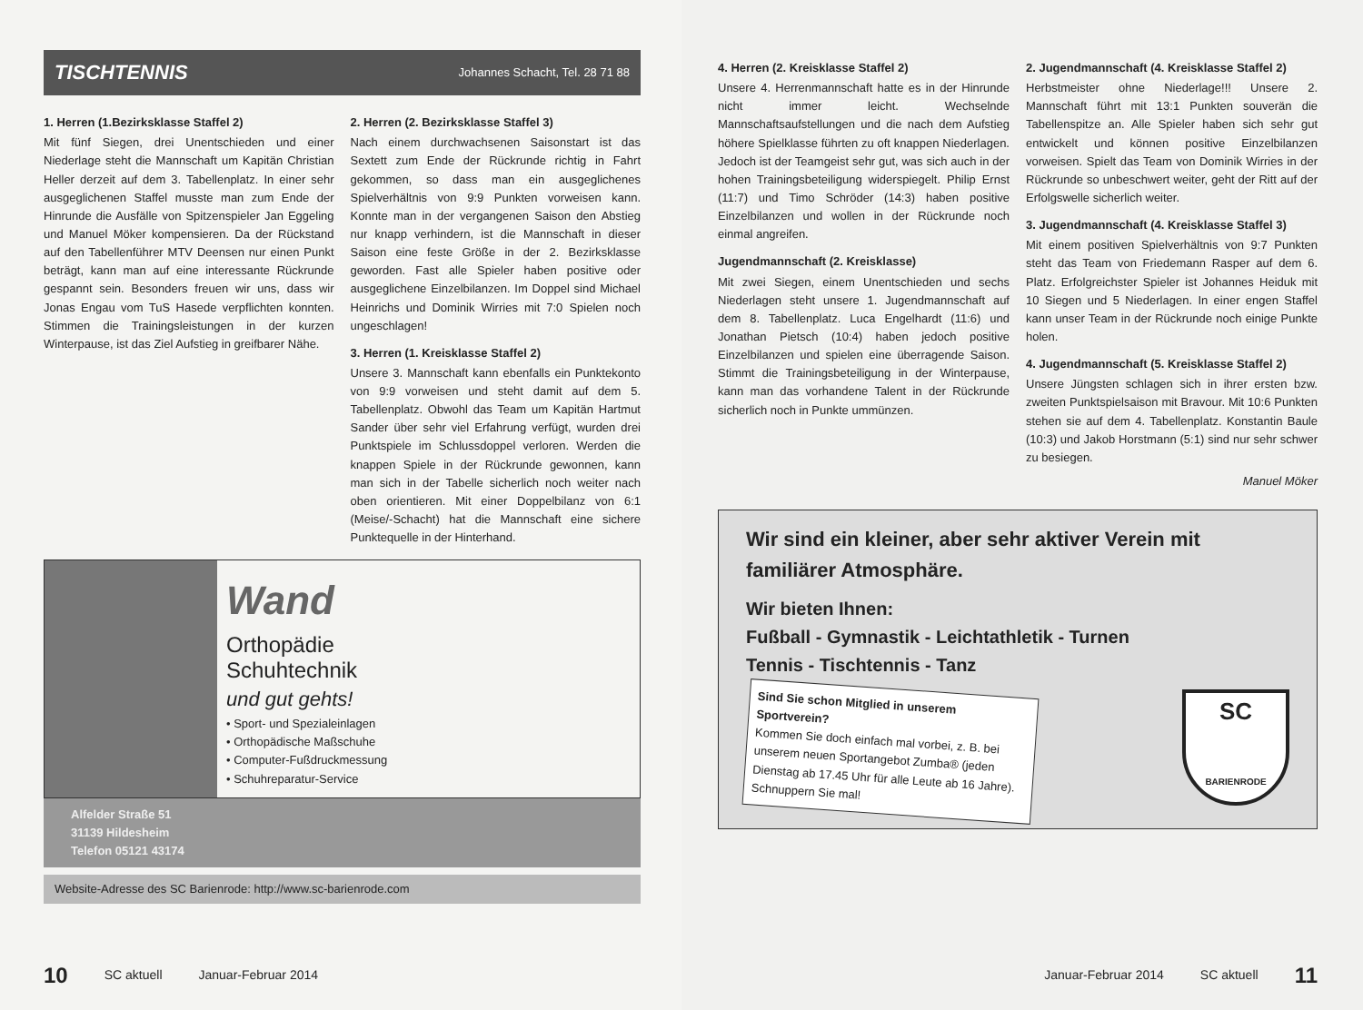TISCHTENNIS Johannes Schacht, Tel. 28 71 88
1. Herren (1.Bezirksklasse Staffel 2)
Mit fünf Siegen, drei Unentschieden und einer Niederlage steht die Mannschaft um Kapitän Christian Heller derzeit auf dem 3. Tabellenplatz. In einer sehr ausgeglichenen Staffel musste man zum Ende der Hinrunde die Ausfälle von Spitzenspieler Jan Eggeling und Manuel Möker kompensieren. Da der Rückstand auf den Tabellenführer MTV Deensen nur einen Punkt beträgt, kann man auf eine interessante Rückrunde gespannt sein. Besonders freuen wir uns, dass wir Jonas Engau vom TuS Hasede verpflichten konnten. Stimmen die Trainingsleistungen in der kurzen Winterpause, ist das Ziel Aufstieg in greifbarer Nähe.
2. Herren (2. Bezirksklasse Staffel 3)
Nach einem durchwachsenen Saisonstart ist das Sextett zum Ende der Rückrunde richtig in Fahrt gekommen, so dass man ein ausgeglichenes Spielverhältnis von 9:9 Punkten vorweisen kann. Konnte man in der vergangenen Saison den Abstieg nur knapp verhindern, ist die Mannschaft in dieser Saison eine feste Größe in der 2. Bezirksklasse geworden. Fast alle Spieler haben positive oder ausgeglichene Einzelbilanzen. Im Doppel sind Michael Heinrichs und Dominik Wirries mit 7:0 Spielen noch ungeschlagen!
3. Herren (1. Kreisklasse Staffel 2)
Unsere 3. Mannschaft kann ebenfalls ein Punktekonto von 9:9 vorweisen und steht damit auf dem 5. Tabellenplatz. Obwohl das Team um Kapitän Hartmut Sander über sehr viel Erfahrung verfügt, wurden drei Punktspiele im Schlussdoppel verloren. Werden die knappen Spiele in der Rückrunde gewonnen, kann man sich in der Tabelle sicherlich noch weiter nach oben orientieren. Mit einer Doppelbilanz von 6:1 (Meise/-Schacht) hat die Mannschaft eine sichere Punktequelle in der Hinterhand.
Wand
Orthopädie
Schuhtechnik
und gut gehts!
• Sport- und Spezialeinlagen
• Orthopädische Maßschuhe
• Computer-Fußdruckmessung
• Schuhreparatur-Service
Alfelder Straße 51
31139 Hildesheim
Telefon 05121 43174
Website-Adresse des SC Barienrode: http://www.sc-barienrode.com
10 SC aktuell Januar-Februar 2014
4. Herren (2. Kreisklasse Staffel 2)
Unsere 4. Herrenmannschaft hatte es in der Hinrunde nicht immer leicht. Wechselnde Mannschaftsaufstellungen und die nach dem Aufstieg höhere Spielklasse führten zu oft knappen Niederlagen. Jedoch ist der Teamgeist sehr gut, was sich auch in der hohen Trainingsbeteiligung widerspiegelt. Philip Ernst (11:7) und Timo Schröder (14:3) haben positive Einzelbilanzen und wollen in der Rückrunde noch einmal angreifen.
Jugendmannschaft (2. Kreisklasse)
Mit zwei Siegen, einem Unentschieden und sechs Niederlagen steht unsere 1. Jugendmannschaft auf dem 8. Tabellenplatz. Luca Engelhardt (11:6) und Jonathan Pietsch (10:4) haben jedoch positive Einzelbilanzen und spielen eine überragende Saison. Stimmt die Trainingsbeteiligung in der Winterpause, kann man das vorhandene Talent in der Rückrunde sicherlich noch in Punkte ummünzen.
2. Jugendmannschaft (4. Kreisklasse Staffel 2)
Herbstmeister ohne Niederlage!!! Unsere 2. Mannschaft führt mit 13:1 Punkten souverän die Tabellenspitze an. Alle Spieler haben sich sehr gut entwickelt und können positive Einzelbilanzen vorweisen. Spielt das Team von Dominik Wirries in der Rückrunde so unbeschwert weiter, geht der Ritt auf der Erfolgswelle sicherlich weiter.
3. Jugendmannschaft (4. Kreisklasse Staffel 3)
Mit einem positiven Spielverhältnis von 9:7 Punkten steht das Team von Friedemann Rasper auf dem 6. Platz. Erfolgreichster Spieler ist Johannes Heiduk mit 10 Siegen und 5 Niederlagen. In einer engen Staffel kann unser Team in der Rückrunde noch einige Punkte holen.
4. Jugendmannschaft (5. Kreisklasse Staffel 2)
Unsere Jüngsten schlagen sich in ihrer ersten bzw. zweiten Punktspielsaison mit Bravour. Mit 10:6 Punkten stehen sie auf dem 4. Tabellenplatz. Konstantin Baule (10:3) und Jakob Horstmann (5:1) sind nur sehr schwer zu besiegen.
Manuel Möker
Wir sind ein kleiner, aber sehr aktiver Verein mit familiärer Atmosphäre.
Wir bieten Ihnen:
Fußball - Gymnastik - Leichtathletik - Turnen
Tennis - Tischtennis - Tanz
Sind Sie schon Mitglied in unserem Sportverein?
Kommen Sie doch einfach mal vorbei, z. B. bei unserem neuen Sportangebot Zumba® (jeden Dienstag ab 17.45 Uhr für alle Leute ab 16 Jahre). Schnuppern Sie mal!
SC
BARIENRODE
Januar-Februar 2014 SC aktuell 11